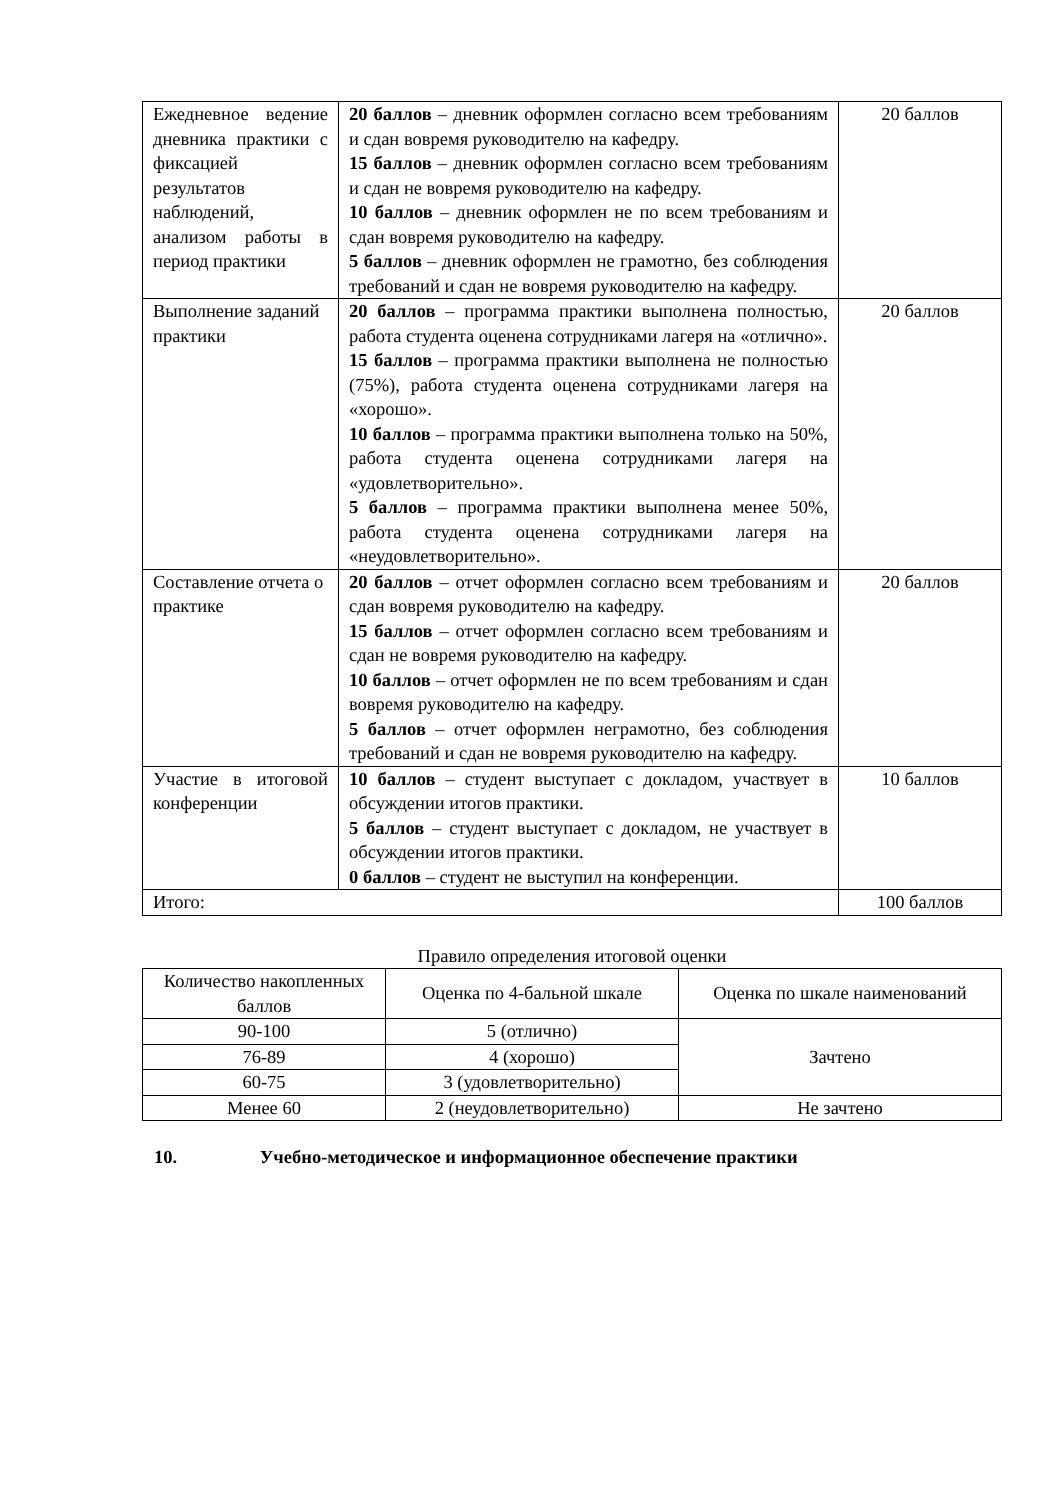| Ежедневное ведение дневника практики с фиксацией результатов наблюдений, анализом работы в период практики | 20 баллов – дневник оформлен согласно всем требованиям и сдан вовремя руководителю на кафедру. 15 баллов – дневник оформлен согласно всем требованиям и сдан не вовремя руководителю на кафедру. 10 баллов – дневник оформлен не по всем требованиям и сдан вовремя руководителю на кафедру. 5 баллов – дневник оформлен не грамотно, без соблюдения требований и сдан не вовремя руководителю на кафедру. | 20 баллов |
| Выполнение заданий практики | 20 баллов – программа практики выполнена полностью, работа студента оценена сотрудниками лагеря на «отлично». 15 баллов – программа практики выполнена не полностью (75%), работа студента оценена сотрудниками лагеря на «хорошо». 10 баллов – программа практики выполнена только на 50%, работа студента оценена сотрудниками лагеря на «удовлетворительно». 5 баллов – программа практики выполнена менее 50%, работа студента оценена сотрудниками лагеря на «неудовлетворительно». | 20 баллов |
| Составление отчета о практике | 20 баллов – отчет оформлен согласно всем требованиям и сдан вовремя руководителю на кафедру. 15 баллов – отчет оформлен согласно всем требованиям и сдан не вовремя руководителю на кафедру. 10 баллов – отчет оформлен не по всем требованиям и сдан вовремя руководителю на кафедру. 5 баллов – отчет оформлен неграмотно, без соблюдения требований и сдан не вовремя руководителю на кафедру. | 20 баллов |
| Участие в итоговой конференции | 10 баллов – студент выступает с докладом, участвует в обсуждении итогов практики. 5 баллов – студент выступает с докладом, не участвует в обсуждении итогов практики. 0 баллов – студент не выступил на конференции. | 10 баллов |
| Итого: | | 100 баллов |
Правило определения итоговой оценки
| Количество накопленных баллов | Оценка по 4-бальной шкале | Оценка по шкале наименований |
| --- | --- | --- |
| 90-100 | 5 (отлично) | Зачтено |
| 76-89 | 4 (хорошо) | |
| 60-75 | 3 (удовлетворительно) | |
| Менее 60 | 2 (неудовлетворительно) | Не зачтено |
10. Учебно-методическое и информационное обеспечение практики